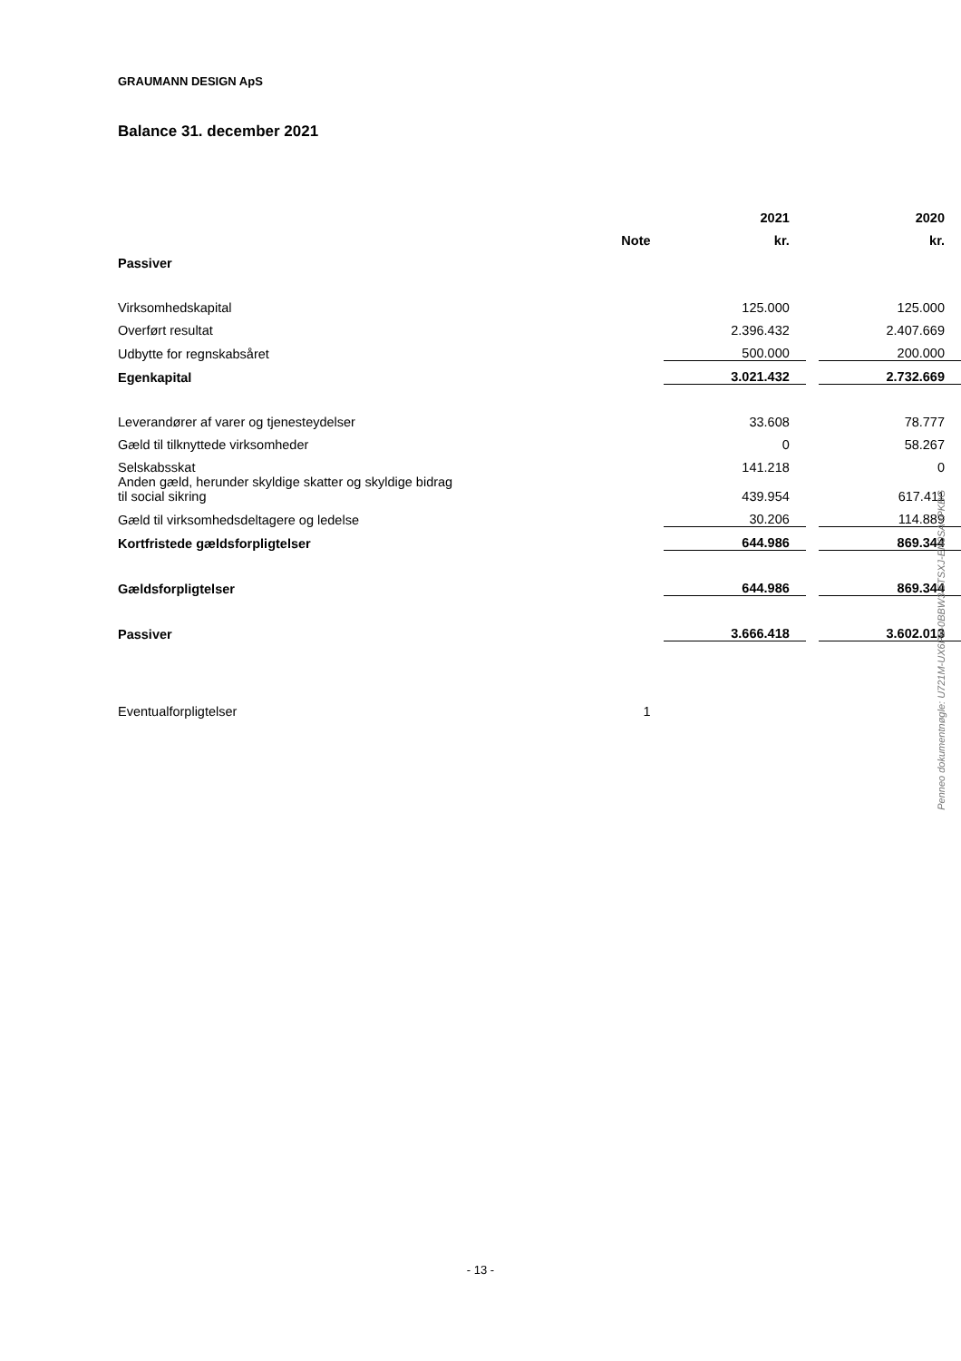GRAUMANN DESIGN ApS
Balance 31. december 2021
| | | | 2021 | | 2020 |
| --- | --- | --- | --- | --- | --- |
| | Note | | kr. | | kr. |
| Passiver | | | | | |
| Virksomhedskapital | | | 125.000 | | 125.000 |
| Overført resultat | | | 2.396.432 | | 2.407.669 |
| Udbytte for regnskabsåret | | | 500.000 | | 200.000 |
| Egenkapital | | | 3.021.432 | | 2.732.669 |
| Leverandører af varer og tjenesteydelser | | | 33.608 | | 78.777 |
| Gæld til tilknyttede virksomheder | | | 0 | | 58.267 |
| Selskabsskat | | | 141.218 | | 0 |
| Anden gæld, herunder skyldige skatter og skyldige bidrag til social sikring | | | 439.954 | | 617.411 |
| Gæld til virksomhedsdeltagere og ledelse | | | 30.206 | | 114.889 |
| Kortfristede gældsforpligtelser | | | 644.986 | | 869.344 |
| Gældsforpligtelser | | | 644.986 | | 869.344 |
| Passiver | | | 3.666.418 | | 3.602.013 |
| Eventualforpligtelser | 1 | | | | |
Penneo dokumentnøgle: U721M-UX6PB-0BBW3-5TSXJ-EN0SA-IPKBG
- 13 -